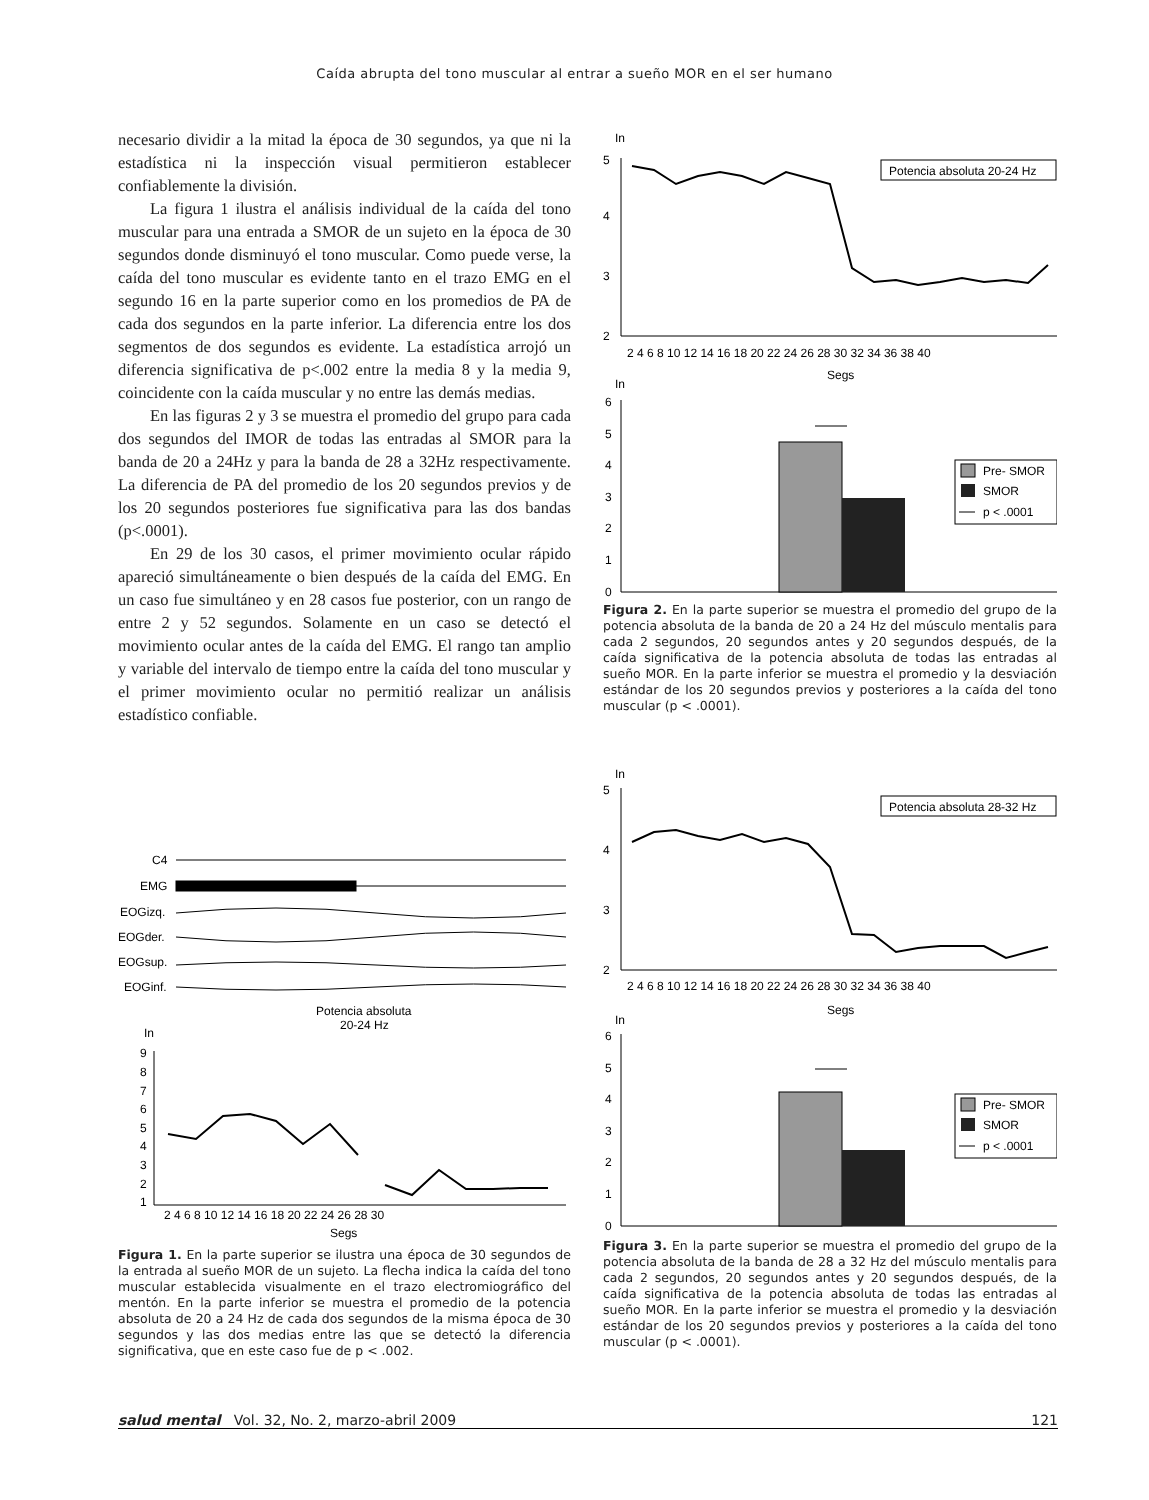Caída abrupta del tono muscular al entrar a sueño MOR en el ser humano
necesario dividir a la mitad la época de 30 segundos, ya que ni la estadística ni la inspección visual permitieron establecer confiablemente la división.
La figura 1 ilustra el análisis individual de la caída del tono muscular para una entrada a SMOR de un sujeto en la época de 30 segundos donde disminuyó el tono muscular. Como puede verse, la caída del tono muscular es evidente tanto en el trazo EMG en el segundo 16 en la parte superior como en los promedios de PA de cada dos segundos en la parte inferior. La diferencia entre los dos segmentos de dos segundos es evidente. La estadística arrojó un diferencia significativa de p<.002 entre la media 8 y la media 9, coincidente con la caída muscular y no entre las demás medias.
En las figuras 2 y 3 se muestra el promedio del grupo para cada dos segundos del IMOR de todas las entradas al SMOR para la banda de 20 a 24Hz y para la banda de 28 a 32Hz respectivamente. La diferencia de PA del promedio de los 20 segundos previos y de los 20 segundos posteriores fue significativa para las dos bandas (p<.0001).
En 29 de los 30 casos, el primer movimiento ocular rápido apareció simultáneamente o bien después de la caída del EMG. En un caso fue simultáneo y en 28 casos fue posterior, con un rango de entre 2 y 52 segundos. Solamente en un caso se detectó el movimiento ocular antes de la caída del EMG. El rango tan amplio y variable del intervalo de tiempo entre la caída del tono muscular y el primer movimiento ocular no permitió realizar un análisis estadístico confiable.
In
5
4
3
2
Potencia absoluta 20-24 Hz
2 4 6 8 10 12 14 16 18 20 22 24 26 28 30 32 34 36 38 40
Segs
In
6
5
4
3
2
1
0
Pre- SMOR
SMOR
p < .0001
Figura 2. En la parte superior se muestra el promedio del grupo de la potencia absoluta de la banda de 20 a 24 Hz del músculo mentalis para cada 2 segundos, 20 segundos antes y 20 segundos después, de la caída significativa de la potencia absoluta de todas las entradas al sueño MOR. En la parte inferior se muestra el promedio y la desviación estándar de los 20 segundos previos y posteriores a la caída del tono muscular (p < .0001).
In
5
4
3
2
Potencia absoluta 28-32 Hz
2 4 6 8 10 12 14 16 18 20 22 24 26 28 30 32 34 36 38 40
Segs
In
6
5
4
3
2
1
0
Pre- SMOR
SMOR
p < .0001
Figura 3. En la parte superior se muestra el promedio del grupo de la potencia absoluta de la banda de 28 a 32 Hz del músculo mentalis para cada 2 segundos, 20 segundos antes y 20 segundos después, de la caída significativa de la potencia absoluta de todas las entradas al sueño MOR. En la parte inferior se muestra el promedio y la desviación estándar de los 20 segundos previos y posteriores a la caída del tono muscular (p < .0001).
C4
EMG
EOGizq.
EOGder.
EOGsup.
EOGinf.
Potencia absoluta
20-24 Hz
In
9
8
7
6
5
4
3
2
1
2 4 6 8 10 12 14 16 18 20 22 24 26 28 30
Segs
Figura 1. En la parte superior se ilustra una época de 30 segundos de la entrada al sueño MOR de un sujeto. La flecha indica la caída del tono muscular establecida visualmente en el trazo electromiográfico del mentón. En la parte inferior se muestra el promedio de la potencia absoluta de 20 a 24 Hz de cada dos segundos de la misma época de 30 segundos y las dos medias entre las que se detectó la diferencia significativa, que en este caso fue de p < .002.
salud mental Vol. 32, No. 2, marzo-abril 2009 121